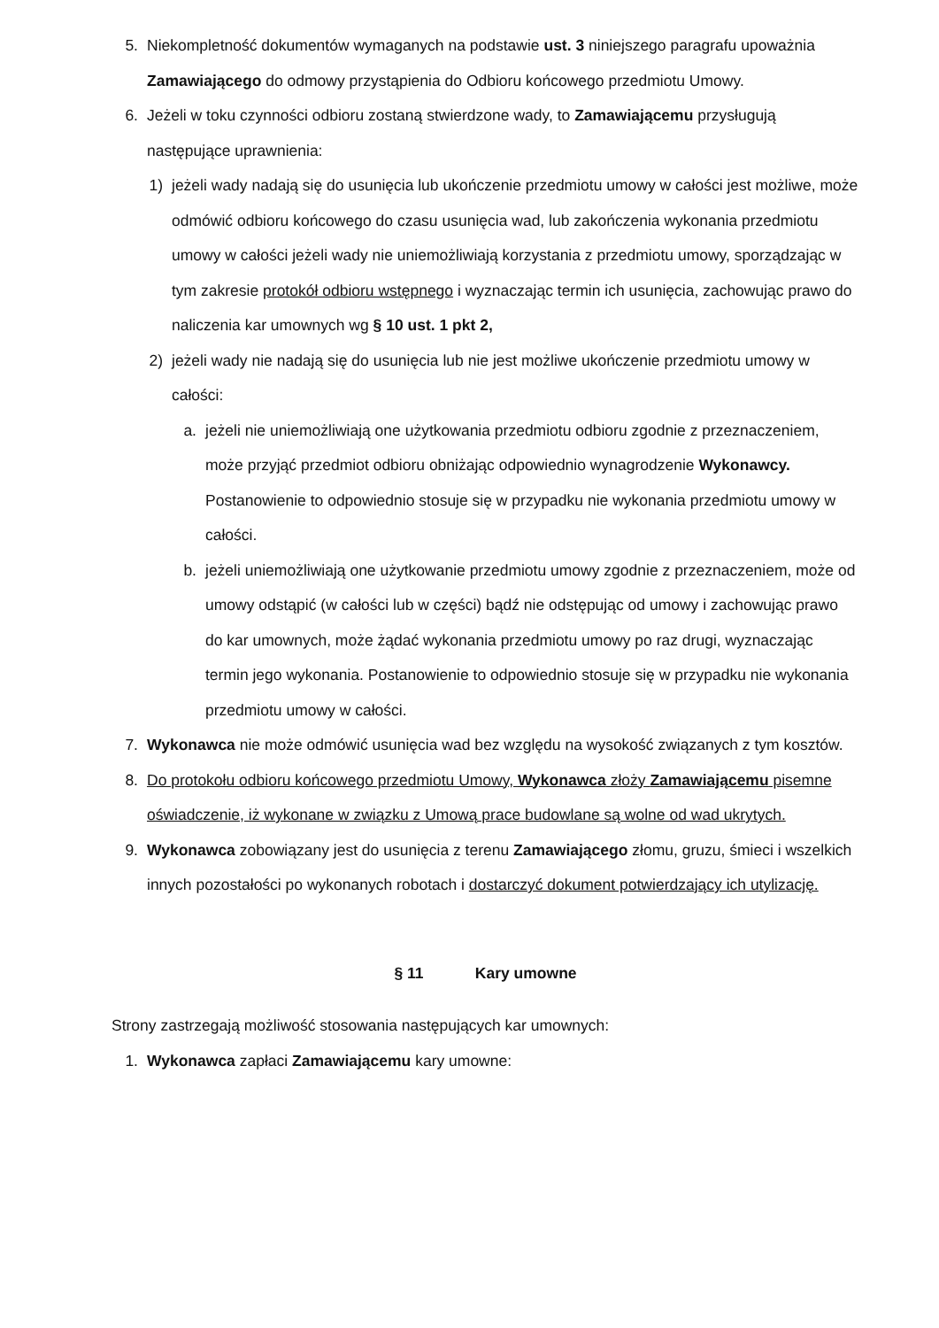5. Niekompletność dokumentów wymaganych na podstawie ust. 3 niniejszego paragrafu upoważnia Zamawiającego do odmowy przystąpienia do Odbioru końcowego przedmiotu Umowy.
6. Jeżeli w toku czynności odbioru zostaną stwierdzone wady, to Zamawiającemu przysługują następujące uprawnienia:
1) jeżeli wady nadają się do usunięcia lub ukończenie przedmiotu umowy w całości jest możliwe, może odmówić odbioru końcowego do czasu usunięcia wad, lub zakończenia wykonania przedmiotu umowy w całości jeżeli wady nie uniemożliwiają korzystania z przedmiotu umowy, sporządzając w tym zakresie protokół odbioru wstępnego i wyznaczając termin ich usunięcia, zachowując prawo do naliczenia kar umownych wg § 10 ust. 1 pkt 2,
2) jeżeli wady nie nadają się do usunięcia lub nie jest możliwe ukończenie przedmiotu umowy w całości:
a. jeżeli nie uniemożliwiają one użytkowania przedmiotu odbioru zgodnie z przeznaczeniem, może przyjąć przedmiot odbioru obniżając odpowiednio wynagrodzenie Wykonawcy. Postanowienie to odpowiednio stosuje się w przypadku nie wykonania przedmiotu umowy w całości.
b. jeżeli uniemożliwiają one użytkowanie przedmiotu umowy zgodnie z przeznaczeniem, może od umowy odstąpić (w całości lub w części) bądź nie odstępując od umowy i zachowując prawo do kar umownych, może żądać wykonania przedmiotu umowy po raz drugi, wyznaczając termin jego wykonania. Postanowienie to odpowiednio stosuje się w przypadku nie wykonania przedmiotu umowy w całości.
7. Wykonawca nie może odmówić usunięcia wad bez względu na wysokość związanych z tym kosztów.
8. Do protokołu odbioru końcowego przedmiotu Umowy, Wykonawca złoży Zamawiającemu pisemne oświadczenie, iż wykonane w związku z Umową prace budowlane są wolne od wad ukrytych.
9. Wykonawca zobowiązany jest do usunięcia z terenu Zamawiającego złomu, gruzu, śmieci i wszelkich innych pozostałości po wykonanych robotach i dostarczyć dokument potwierdzający ich utylizację.
§ 11 Kary umowne
Strony zastrzegają możliwość stosowania następujących kar umownych:
1. Wykonawca zapłaci Zamawiającemu kary umowne: